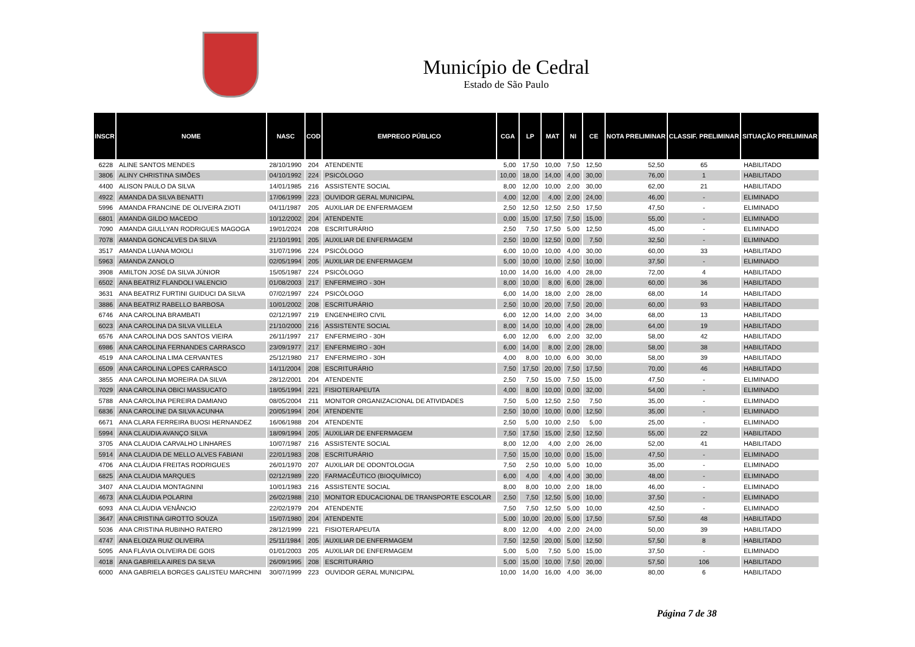Município de Cedral
Estado de São Paulo
| INSCR | NOME | NASC | COD | EMPREGO PÚBLICO | CGA | LP | MAT | NI | CE | NOTA PRELIMINAR | CLASSIF. PRELIMINAR | SITUAÇÃO PRELIMINAR |
| --- | --- | --- | --- | --- | --- | --- | --- | --- | --- | --- | --- | --- |
| 6228 | ALINE SANTOS MENDES | 28/10/1990 | 204 | ATENDENTE | 5,00 | 17,50 | 10,00 | 7,50 | 12,50 | 52,50 | 65 | HABILITADO |
| 3806 | ALINY CHRISTINA SIMÕES | 04/10/1992 | 224 | PSICÓLOGO | 10,00 | 18,00 | 14,00 | 4,00 | 30,00 | 76,00 | 1 | HABILITADO |
| 4400 | ALISON PAULO DA SILVA | 14/01/1985 | 216 | ASSISTENTE SOCIAL | 8,00 | 12,00 | 10,00 | 2,00 | 30,00 | 62,00 | 21 | HABILITADO |
| 4922 | AMANDA DA SILVA BENATTI | 17/06/1999 | 223 | OUVIDOR GERAL MUNICIPAL | 4,00 | 12,00 | 4,00 | 2,00 | 24,00 | 46,00 | - | ELIMINADO |
| 5996 | AMANDA FRANCINE DE OLIVEIRA ZIOTI | 04/11/1987 | 205 | AUXILIAR DE ENFERMAGEM | 2,50 | 12,50 | 12,50 | 2,50 | 17,50 | 47,50 | - | ELIMINADO |
| 6801 | AMANDA GILDO MACEDO | 10/12/2002 | 204 | ATENDENTE | 0,00 | 15,00 | 17,50 | 7,50 | 15,00 | 55,00 | - | ELIMINADO |
| 7090 | AMANDA GIULLYAN RODRIGUES MAGOGA | 19/01/2024 | 208 | ESCRITURÁRIO | 2,50 | 7,50 | 17,50 | 5,00 | 12,50 | 45,00 | - | ELIMINADO |
| 7078 | AMANDA GONCALVES DA SILVA | 21/10/1991 | 205 | AUXILIAR DE ENFERMAGEM | 2,50 | 10,00 | 12,50 | 0,00 | 7,50 | 32,50 | - | ELIMINADO |
| 3517 | AMANDA LUANA MOIOLI | 31/07/1996 | 224 | PSICÓLOGO | 6,00 | 10,00 | 10,00 | 4,00 | 30,00 | 60,00 | 33 | HABILITADO |
| 5963 | AMANDA ZANOLO | 02/05/1994 | 205 | AUXILIAR DE ENFERMAGEM | 5,00 | 10,00 | 10,00 | 2,50 | 10,00 | 37,50 | - | ELIMINADO |
| 3908 | AMILTON JOSÉ DA SILVA JÚNIOR | 15/05/1987 | 224 | PSICÓLOGO | 10,00 | 14,00 | 16,00 | 4,00 | 28,00 | 72,00 | 4 | HABILITADO |
| 6502 | ANA BEATRIZ FLANDOLI VALENCIO | 01/08/2003 | 217 | ENFERMEIRO - 30H | 8,00 | 10,00 | 8,00 | 6,00 | 28,00 | 60,00 | 36 | HABILITADO |
| 3631 | ANA BEATRIZ FURTINI GUIDUCI DA SILVA | 07/02/1997 | 224 | PSICÓLOGO | 6,00 | 14,00 | 18,00 | 2,00 | 28,00 | 68,00 | 14 | HABILITADO |
| 3886 | ANA BEATRIZ RABELLO BARBOSA | 10/01/2002 | 208 | ESCRITURÁRIO | 2,50 | 10,00 | 20,00 | 7,50 | 20,00 | 60,00 | 93 | HABILITADO |
| 6746 | ANA CAROLINA BRAMBATI | 02/12/1997 | 219 | ENGENHEIRO CIVIL | 6,00 | 12,00 | 14,00 | 2,00 | 34,00 | 68,00 | 13 | HABILITADO |
| 6023 | ANA CAROLINA DA SILVA VILLELA | 21/10/2000 | 216 | ASSISTENTE SOCIAL | 8,00 | 14,00 | 10,00 | 4,00 | 28,00 | 64,00 | 19 | HABILITADO |
| 6576 | ANA CAROLINA DOS SANTOS VIEIRA | 26/11/1997 | 217 | ENFERMEIRO - 30H | 6,00 | 12,00 | 6,00 | 2,00 | 32,00 | 58,00 | 42 | HABILITADO |
| 6986 | ANA CAROLINA FERNANDES CARRASCO | 23/09/1977 | 217 | ENFERMEIRO - 30H | 6,00 | 14,00 | 8,00 | 2,00 | 28,00 | 58,00 | 38 | HABILITADO |
| 4519 | ANA CAROLINA LIMA CERVANTES | 25/12/1980 | 217 | ENFERMEIRO - 30H | 4,00 | 8,00 | 10,00 | 6,00 | 30,00 | 58,00 | 39 | HABILITADO |
| 6509 | ANA CAROLINA LOPES CARRASCO | 14/11/2004 | 208 | ESCRITURÁRIO | 7,50 | 17,50 | 20,00 | 7,50 | 17,50 | 70,00 | 46 | HABILITADO |
| 3855 | ANA CAROLINA MOREIRA DA SILVA | 28/12/2001 | 204 | ATENDENTE | 2,50 | 7,50 | 15,00 | 7,50 | 15,00 | 47,50 | - | ELIMINADO |
| 7029 | ANA CAROLINA OBICI MASSUCATO | 18/05/1994 | 221 | FISIOTERAPEUTA | 4,00 | 8,00 | 10,00 | 0,00 | 32,00 | 54,00 | - | ELIMINADO |
| 5788 | ANA CAROLINA PEREIRA DAMIANO | 08/05/2004 | 211 | MONITOR ORGANIZACIONAL DE ATIVIDADES | 7,50 | 5,00 | 12,50 | 2,50 | 7,50 | 35,00 | - | ELIMINADO |
| 6836 | ANA CAROLINE DA SILVA ACUNHA | 20/05/1994 | 204 | ATENDENTE | 2,50 | 10,00 | 10,00 | 0,00 | 12,50 | 35,00 | - | ELIMINADO |
| 6671 | ANA CLARA FERREIRA BUOSI HERNANDEZ | 16/06/1988 | 204 | ATENDENTE | 2,50 | 5,00 | 10,00 | 2,50 | 5,00 | 25,00 | - | ELIMINADO |
| 5994 | ANA CLAUDIA AVANÇO SILVA | 18/09/1994 | 205 | AUXILIAR DE ENFERMAGEM | 7,50 | 17,50 | 15,00 | 2,50 | 12,50 | 55,00 | 22 | HABILITADO |
| 3705 | ANA CLAUDIA CARVALHO LINHARES | 10/07/1987 | 216 | ASSISTENTE SOCIAL | 8,00 | 12,00 | 4,00 | 2,00 | 26,00 | 52,00 | 41 | HABILITADO |
| 5914 | ANA CLAUDIA DE MELLO ALVES FABIANI | 22/01/1983 | 208 | ESCRITURÁRIO | 7,50 | 15,00 | 10,00 | 0,00 | 15,00 | 47,50 | - | ELIMINADO |
| 4706 | ANA CLÁUDIA FREITAS RODRIGUES | 26/01/1970 | 207 | AUXILIAR DE ODONTOLOGIA | 7,50 | 2,50 | 10,00 | 5,00 | 10,00 | 35,00 | - | ELIMINADO |
| 6825 | ANA CLAUDIA MARQUES | 02/12/1989 | 220 | FARMACÊUTICO (BIOQUÍMICO) | 6,00 | 4,00 | 4,00 | 4,00 | 30,00 | 48,00 | - | ELIMINADO |
| 3407 | ANA CLAUDIA MONTAGNINI | 10/01/1983 | 216 | ASSISTENTE SOCIAL | 8,00 | 8,00 | 10,00 | 2,00 | 18,00 | 46,00 | - | ELIMINADO |
| 4673 | ANA CLÁUDIA POLARINI | 26/02/1988 | 210 | MONITOR EDUCACIONAL DE TRANSPORTE ESCOLAR | 2,50 | 7,50 | 12,50 | 5,00 | 10,00 | 37,50 | - | ELIMINADO |
| 6093 | ANA CLÁUDIA VENÂNCIO | 22/02/1979 | 204 | ATENDENTE | 7,50 | 7,50 | 12,50 | 5,00 | 10,00 | 42,50 | - | ELIMINADO |
| 3647 | ANA CRISTINA GIROTTO SOUZA | 15/07/1980 | 204 | ATENDENTE | 5,00 | 10,00 | 20,00 | 5,00 | 17,50 | 57,50 | 48 | HABILITADO |
| 5036 | ANA CRISTINA RUBINHO RATERO | 28/12/1999 | 221 | FISIOTERAPEUTA | 8,00 | 12,00 | 4,00 | 2,00 | 24,00 | 50,00 | 39 | HABILITADO |
| 4747 | ANA ELOIZA RUIZ OLIVEIRA | 25/11/1984 | 205 | AUXILIAR DE ENFERMAGEM | 7,50 | 12,50 | 20,00 | 5,00 | 12,50 | 57,50 | 8 | HABILITADO |
| 5095 | ANA FLÁVIA OLIVEIRA DE GOIS | 01/01/2003 | 205 | AUXILIAR DE ENFERMAGEM | 5,00 | 5,00 | 7,50 | 5,00 | 15,00 | 37,50 | - | ELIMINADO |
| 4018 | ANA GABRIELA AIRES DA SILVA | 26/09/1995 | 208 | ESCRITURÁRIO | 5,00 | 15,00 | 10,00 | 7,50 | 20,00 | 57,50 | 106 | HABILITADO |
| 6000 | ANA GABRIELA BORGES GALISTEU MARCHINI | 30/07/1999 | 223 | OUVIDOR GERAL MUNICIPAL | 10,00 | 14,00 | 16,00 | 4,00 | 36,00 | 80,00 | 6 | HABILITADO |
Página 7 de 38